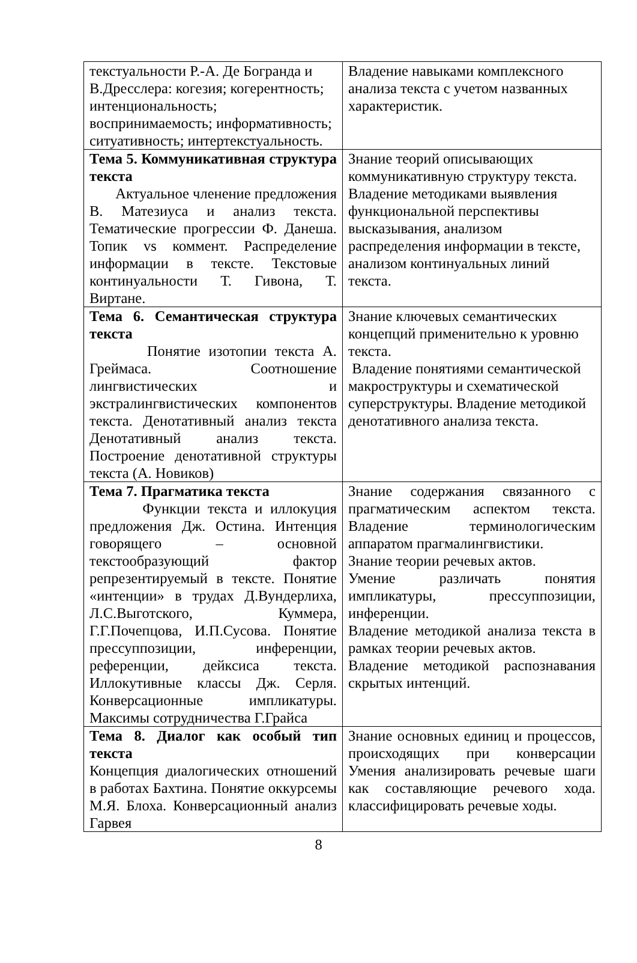| текстуальности Р.-А. Де Богранда и В.Дресслера: когезия; когерентность; интенциональность; воспринимаемость; информативность; ситуативность; интертекстуальность. | Владение навыками комплексного анализа текста с учетом названных характеристик. |
| Тема 5. Коммуникативная структура текста Актуальное членение предложения В. Матезиуса и анализ текста. Тематические прогрессии Ф. Данеша. Топик vs коммент. Распределение информации в тексте. Текстовые континуальности Т. Гивона, Т. Виртане. | Знание теорий описывающих коммуникативную структуру текста. Владение методиками выявления функциональной перспективы высказывания, анализом распределения информации в тексте, анализом континуальных линий текста. |
| Тема 6. Семантическая структура текста Понятие изотопии текста А. Греймаса. Соотношение лингвистических и экстралингвистических компонентов текста. Денотативный анализ текста Денотативный анализ текста. Построение денотативной структуры текста (А. Новиков) | Знание ключевых семантических концепций применительно к уровню текста. Владение понятиями семантической макроструктуры и схематической суперструктуры. Владение методикой денотативного анализа текста. |
| Тема 7. Прагматика текста Функции текста и иллокуция предложения Дж. Остина. Интенция говорящего – основной текстообразующий фактор репрезентируемый в тексте. Понятие «интенции» в трудах Д.Вундерлиха, Л.С.Выготского, Куммера, Г.Г.Почепцова, И.П.Сусова. Понятие прессуппозиции, инференции, референции, дейксиса текста. Иллокутивные классы Дж. Серля. Конверсационные импликатуры. Максимы сотрудничества Г.Грайса | Знание содержания связанного с прагматическим аспектом текста. Владение терминологическим аппаратом прагмалингвистики. Знание теории речевых актов. Умение различать понятия импликатуры, прессуппозиции, инференции. Владение методикой анализа текста в рамках теории речевых актов. Владение методикой распознавания скрытых интенций. |
| Тема 8. Диалог как особый тип текста Концепция диалогических отношений в работах Бахтина. Понятие оккурсемы М.Я. Блоха. Конверсационный анализ Гарвея | Знание основных единиц и процессов, происходящих при конверсации Умения анализировать речевые шаги как составляющие речевого хода. классифицировать речевые ходы. |
8